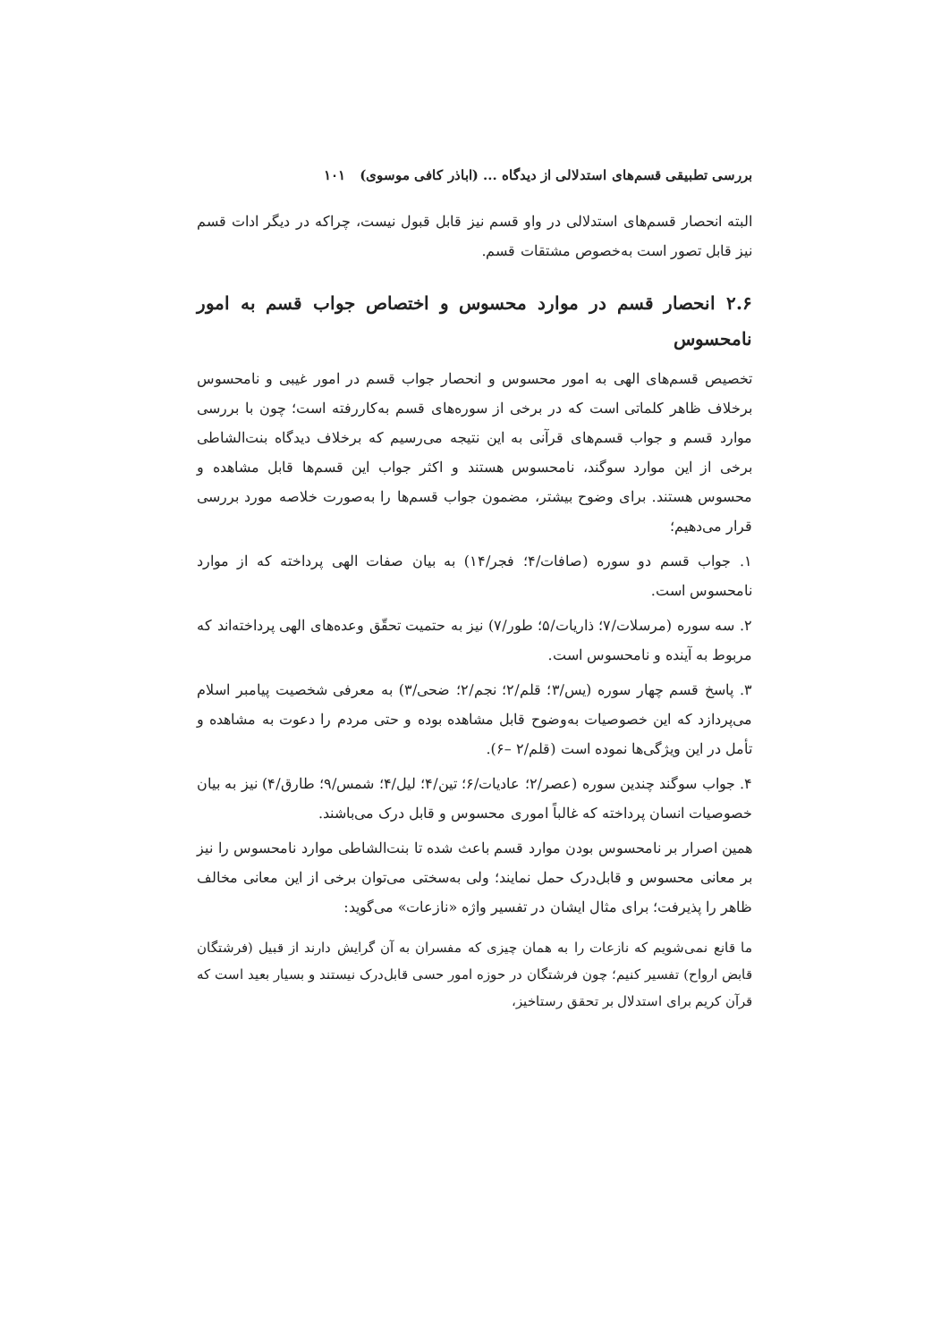بررسی تطبیقی قسم‌های استدلالی از دیدگاه ... (اباذر کافی موسوی) ۱۰۱
البته انحصار قسم‌های استدلالی در واو قسم نیز قابل قبول نیست، چراکه در دیگر ادات قسم نیز قابل تصور است به‌خصوص مشتقات قسم.
۲.۶ انحصار قسم در موارد محسوس و اختصاص جواب قسم به امور نامحسوس
تخصیص قسم‌های الهی به امور محسوس و انحصار جواب قسم در امور غیبی و نامحسوس برخلاف ظاهر کلماتی است که در برخی از سوره‌های قسم به‌کاررفته است؛ چون با بررسی موارد قسم و جواب قسم‌های قرآنی به این نتیجه می‌رسیم که برخلاف دیدگاه بنت‌الشاطی برخی از این موارد سوگند، نامحسوس هستند و اکثر جواب این قسم‌ها قابل مشاهده و محسوس هستند. برای وضوح بیشتر، مضمون جواب قسم‌ها را به‌صورت خلاصه مورد بررسی قرار می‌دهیم؛
۱. جواب قسم دو سوره (صافات/۴؛ فجر/۱۴) به بیان صفات الهی پرداخته که از موارد نامحسوس است.
۲. سه سوره (مرسلات/۷؛ ذاریات/۵؛ طور/۷) نیز به حتمیت تحقّق وعده‌های الهی پرداخته‌اند که مربوط به آینده و نامحسوس است.
۳. پاسخ قسم چهار سوره (یس/۳؛ قلم/۲؛ نجم/۲؛ ضحی/۳) به معرفی شخصیت پیامبر اسلام می‌پردازد که این خصوصیات به‌وضوح قابل مشاهده بوده و حتی مردم را دعوت به مشاهده و تأمل در این ویژگی‌ها نموده است (قلم/۲ –۶).
۴. جواب سوگند چندین سوره (عصر/۲؛ عادیات/۶؛ تین/۴؛ لیل/۴؛ شمس/۹؛ طارق/۴) نیز به بیان خصوصیات انسان پرداخته که غالباً اموری محسوس و قابل درک می‌باشند.
همین اصرار بر نامحسوس بودن موارد قسم باعث شده تا بنت‌الشاطی موارد نامحسوس را نیز بر معانی محسوس و قابل‌درک حمل نمایند؛ ولی به‌سختی می‌توان برخی از این معانی مخالف ظاهر را پذیرفت؛ برای مثال ایشان در تفسیر واژه «نازعات» می‌گوید:
ما قانع نمی‌شویم که نازعات را به همان چیزی که مفسران به آن گرایش دارند از قبیل (فرشتگان قابض ارواح) تفسیر کنیم؛ چون فرشتگان در حوزه امور حسی قابل‌درک نیستند و بسیار بعید است که قرآن کریم برای استدلال بر تحقق رستاخیز،